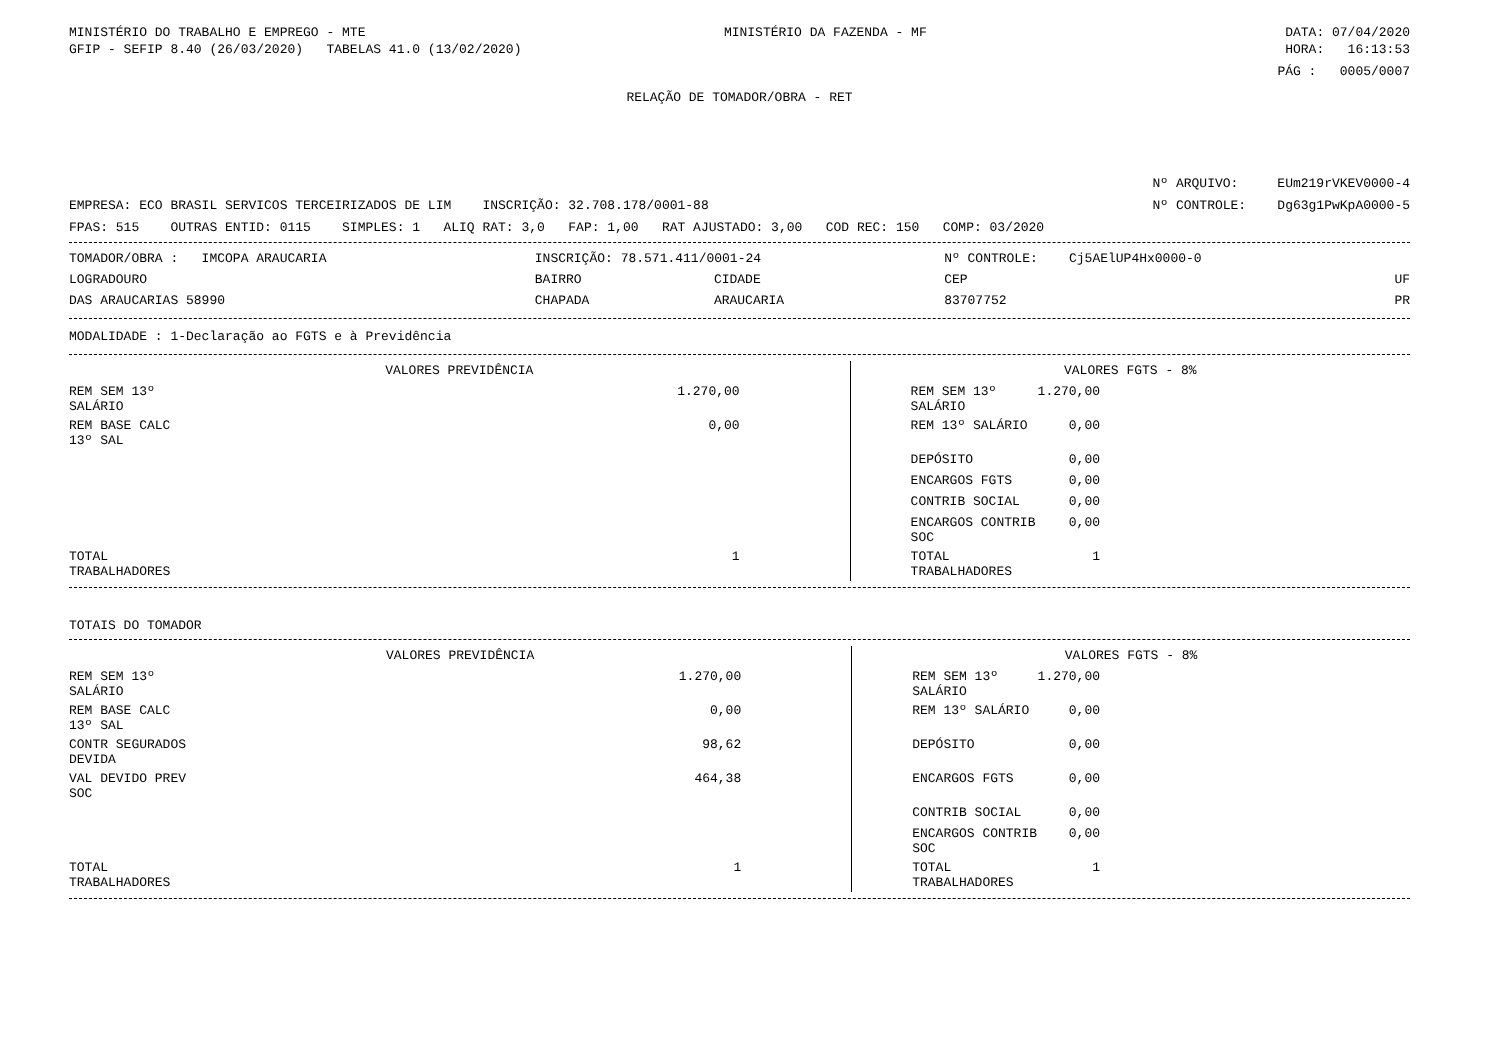MINISTÉRIO DO TRABALHO E EMPREGO - MTE MINISTÉRIO DA FAZENDA - MF DATA: 07/04/2020
GFIP - SEFIP 8.40 (26/03/2020) TABELAS 41.0 (13/02/2020) HORA: 16:13:53
PÁG : 0005/0007
RELAÇÃO DE TOMADOR/OBRA - RET
Nº ARQUIVO: EUm219rVKEV0000-4
EMPRESA: ECO BRASIL SERVICOS TERCEIRIZADOS DE LIM INSCRIÇÃO: 32.708.178/0001-88 Nº CONTROLE: Dg63g1PwKpA0000-5
FPAS: 515 OUTRAS ENTID: 0115 SIMPLES: 1 ALIQ RAT: 3,0 FAP: 1,00 RAT AJUSTADO: 3,00 COD REC: 150 COMP: 03/2020
| TOMADOR/OBRA : IMCOPA ARAUCARIA | INSCRIÇÃO: 78.571.411/0001-24 | | Nº CONTROLE: Cj5AElUP4Hx0000-0 | |
| LOGRADOURO | BAIRRO | CIDADE | CEP | UF |
| DAS ARAUCARIAS 58990 | CHAPADA | ARAUCARIA | 83707752 | PR |
MODALIDADE : 1-Declaração ao FGTS e à Previdência
| VALORES PREVIDÊNCIA | | VALORES FGTS - 8% | |
| REM SEM 13º SALÁRIO | 1.270,00 | REM SEM 13º SALÁRIO | 1.270,00 |
| REM BASE CALC 13º SAL | 0,00 | REM 13º SALÁRIO | 0,00 |
| | | DEPÓSITO | 0,00 |
| | | ENCARGOS FGTS | 0,00 |
| | | CONTRIB SOCIAL | 0,00 |
| | | ENCARGOS CONTRIB SOC | 0,00 |
| TOTAL TRABALHADORES | 1 | TOTAL TRABALHADORES | 1 |
TOTAIS DO TOMADOR
| VALORES PREVIDÊNCIA | | VALORES FGTS - 8% | |
| REM SEM 13º SALÁRIO | 1.270,00 | REM SEM 13º SALÁRIO | 1.270,00 |
| REM BASE CALC 13º SAL | 0,00 | REM 13º SALÁRIO | 0,00 |
| CONTR SEGURADOS DEVIDA | 98,62 | DEPÓSITO | 0,00 |
| VAL DEVIDO PREV SOC | 464,38 | ENCARGOS FGTS | 0,00 |
| | | CONTRIB SOCIAL | 0,00 |
| | | ENCARGOS CONTRIB SOC | 0,00 |
| TOTAL TRABALHADORES | 1 | TOTAL TRABALHADORES | 1 |